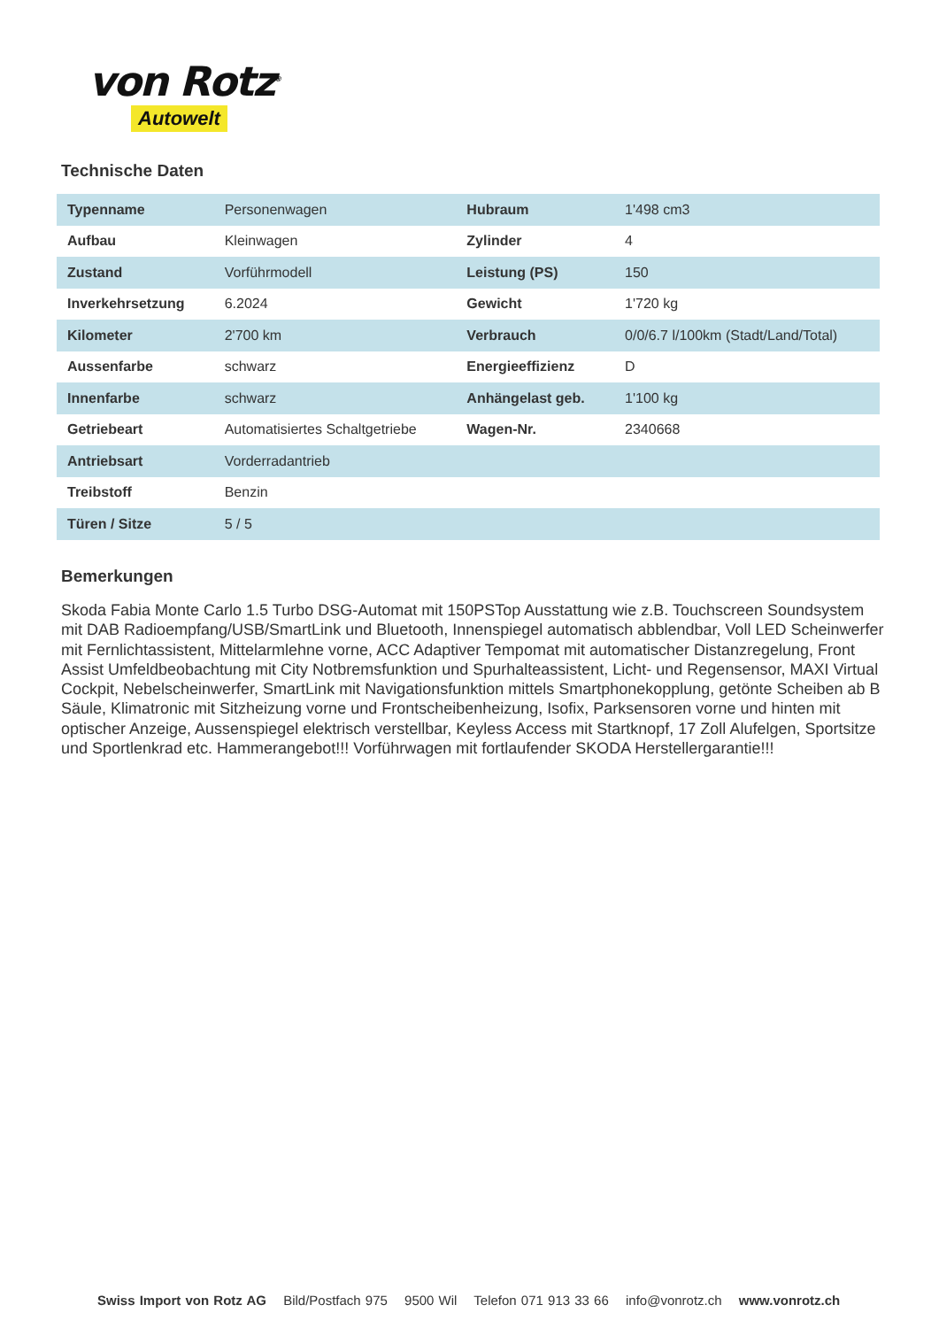von Rotz<sup>®</sup>
Autowelt
Technische Daten
| Typenname | Personenwagen | Hubraum | 1'498 cm3 |
| Aufbau | Kleinwagen | Zylinder | 4 |
| Zustand | Vorführmodell | Leistung (PS) | 150 |
| Inverkehrsetzung | 6.2024 | Gewicht | 1'720 kg |
| Kilometer | 2'700 km | Verbrauch | 0/0/6.7 l/100km (Stadt/Land/Total) |
| Aussenfarbe | schwarz | Energieeffizienz | D |
| Innenfarbe | schwarz | Anhängelast geb. | 1'100 kg |
| Getriebeart | Automatisiertes Schaltgetriebe | Wagen-Nr. | 2340668 |
| Antriebsart | Vorderradantrieb | | |
| Treibstoff | Benzin | | |
| Türen / Sitze | 5 / 5 | | |
Bemerkungen
Skoda Fabia Monte Carlo 1.5 Turbo DSG-Automat mit 150PSTop Ausstattung wie z.B. Touchscreen Soundsystem mit DAB Radioempfang/USB/SmartLink und Bluetooth, Innenspiegel automatisch abblendbar, Voll LED Scheinwerfer mit Fernlichtassistent, Mittelarmlehne vorne, ACC Adaptiver Tempomat mit automatischer Distanzregelung, Front Assist Umfeldbeobachtung mit City Notbremsfunktion und Spurhalteassistent, Licht- und Regensensor, MAXI Virtual Cockpit, Nebelscheinwerfer, SmartLink mit Navigationsfunktion mittels Smartphonekopplung, getönte Scheiben ab B Säule, Klimatronic mit Sitzheizung vorne und Frontscheibenheizung, Isofix, Parksensoren vorne und hinten mit optischer Anzeige, Aussenspiegel elektrisch verstellbar, Keyless Access mit Startknopf, 17 Zoll Alufelgen, Sportsitze und Sportlenkrad etc. Hammerangebot!!! Vorführwagen mit fortlaufender SKODA Herstellergarantie!!!
Swiss Import von Rotz AG Bild/Postfach 975 9500 Wil Telefon 071 913 33 66 info@vonrotz.ch www.vonrotz.ch